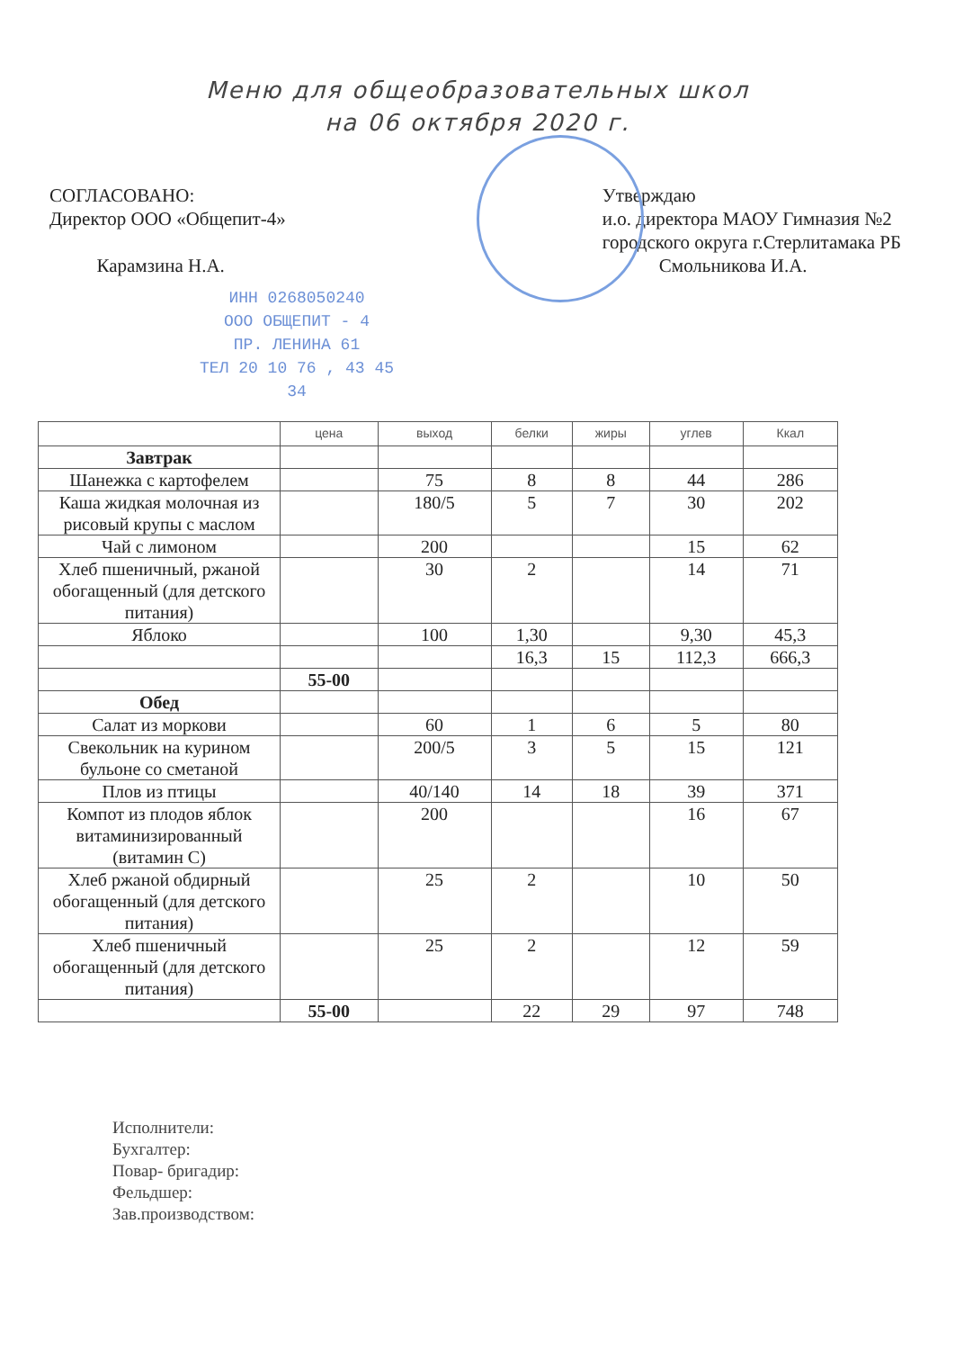Меню для общеобразовательных школ
на 06 октября 2020 г.
СОГЛАСОВАНО:
Директор ООО «Общепит-4»
Карамзина Н.А.
Утверждаю
и.о. директора МАОУ Гимназия №2
городского округа г.Стерлитамака РБ
Смольникова И.А.
ИНН 0268050240
ООО ОБЩЕПИТ - 4
ПР. ЛЕНИНА 61
ТЕЛ 20 10 76 , 43 45 34
| | цена | выход | белки | жиры | углев | Ккал |
| --- | --- | --- | --- | --- | --- | --- |
| Завтрак | | | | | | |
| Шанежка с картофелем | | 75 | 8 | 8 | 44 | 286 |
| Каша жидкая молочная из рисовый крупы с маслом | | 180/5 | 5 | 7 | 30 | 202 |
| Чай с лимоном | | 200 | | | 15 | 62 |
| Хлеб пшеничный, ржаной обогащенный (для детского питания) | | 30 | 2 | | 14 | 71 |
| Яблоко | | 100 | 1,30 | | 9,30 | 45,3 |
| | | | 16,3 | 15 | 112,3 | 666,3 |
| | 55-00 | | | | | |
| Обед | | | | | | |
| Салат из моркови | | 60 | 1 | 6 | 5 | 80 |
| Свекольник на курином бульоне со сметаной | | 200/5 | 3 | 5 | 15 | 121 |
| Плов из птицы | | 40/140 | 14 | 18 | 39 | 371 |
| Компот из плодов яблок витаминизированный (витамин С) | | 200 | | | 16 | 67 |
| Хлеб ржаной обдирный обогащенный (для детского питания) | | 25 | 2 | | 10 | 50 |
| Хлеб пшеничный обогащенный (для детского питания) | | 25 | 2 | | 12 | 59 |
| | 55-00 | | 22 | 29 | 97 | 748 |
Исполнители:
Бухгалтер:
Повар- бригадир:
Фельдшер:
Зав.производством: